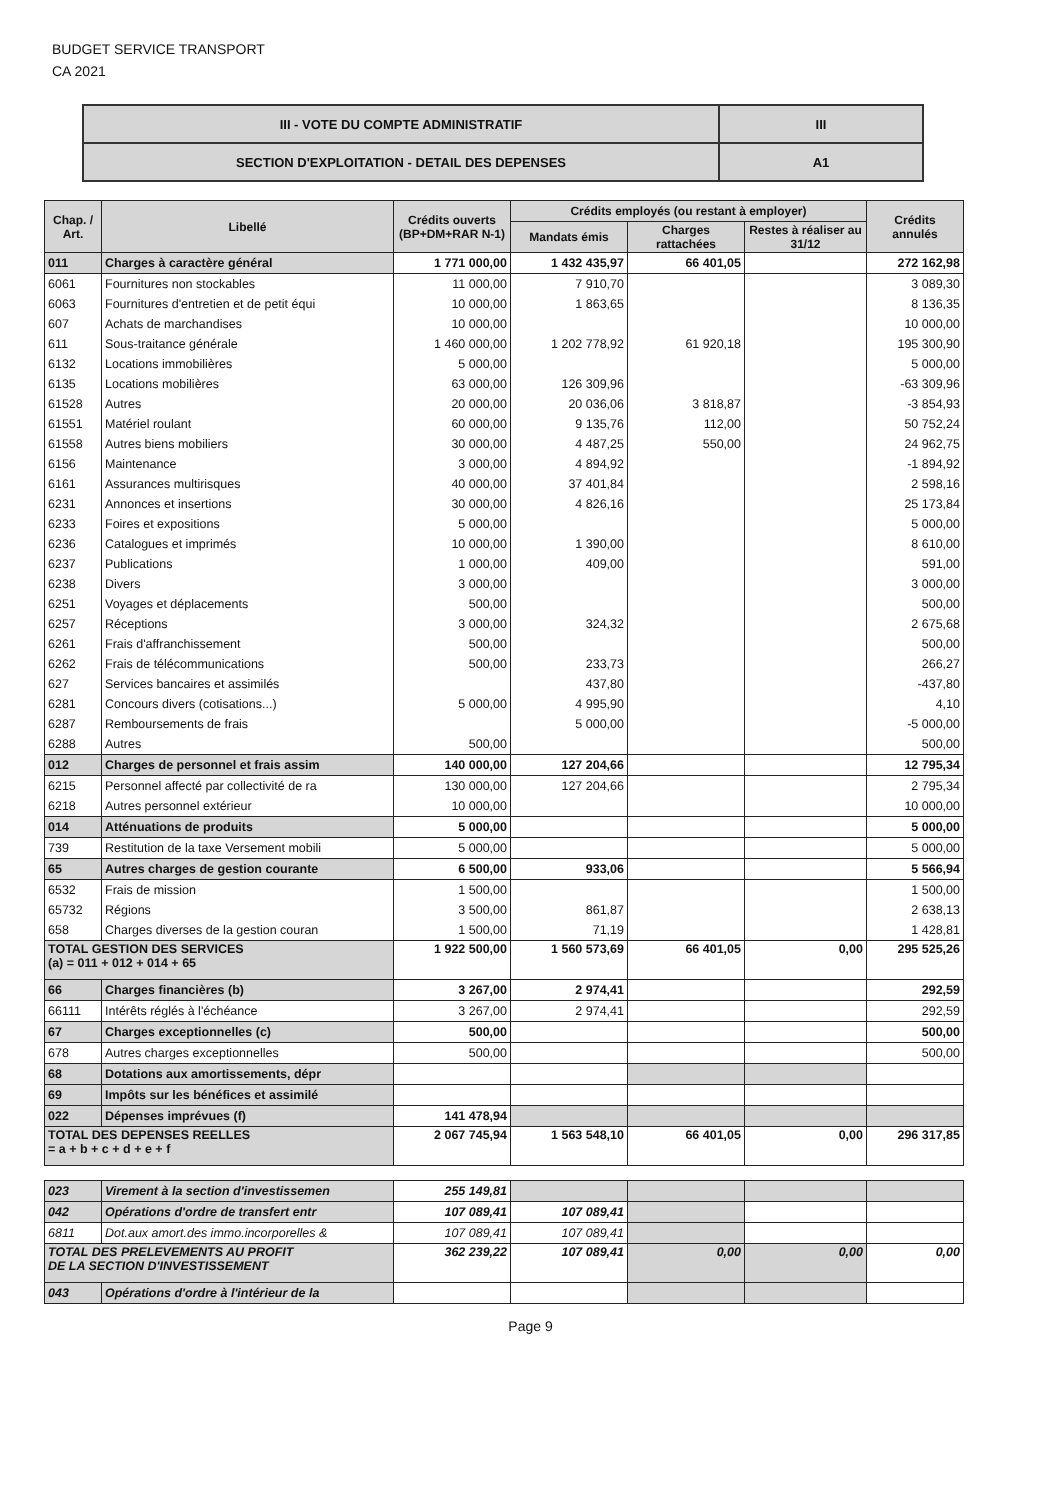BUDGET SERVICE TRANSPORT
CA 2021
| III - VOTE DU COMPTE ADMINISTRATIF | III |
| SECTION D'EXPLOITATION - DETAIL DES DEPENSES | A1 |
| Chap. / Art. | Libellé | Crédits ouverts (BP+DM+RAR N-1) | Crédits employés (ou restant à employer) | | | Crédits annulés |
| --- | --- | --- | --- | --- | --- | --- |
| | | | Mandats émis | Charges rattachées | Restes à réaliser au 31/12 | |
| 011 | Charges à caractère général | 1 771 000,00 | 1 432 435,97 | 66 401,05 | | 272 162,98 |
| 6061 | Fournitures non stockables | 11 000,00 | 7 910,70 | | | 3 089,30 |
| 6063 | Fournitures d'entretien et de petit équi | 10 000,00 | 1 863,65 | | | 8 136,35 |
| 607 | Achats de marchandises | 10 000,00 | | | | 10 000,00 |
| 611 | Sous-traitance générale | 1 460 000,00 | 1 202 778,92 | 61 920,18 | | 195 300,90 |
| 6132 | Locations immobilières | 5 000,00 | | | | 5 000,00 |
| 6135 | Locations mobilières | 63 000,00 | 126 309,96 | | | -63 309,96 |
| 61528 | Autres | 20 000,00 | 20 036,06 | 3 818,87 | | -3 854,93 |
| 61551 | Matériel roulant | 60 000,00 | 9 135,76 | 112,00 | | 50 752,24 |
| 61558 | Autres biens mobiliers | 30 000,00 | 4 487,25 | 550,00 | | 24 962,75 |
| 6156 | Maintenance | 3 000,00 | 4 894,92 | | | -1 894,92 |
| 6161 | Assurances multirisques | 40 000,00 | 37 401,84 | | | 2 598,16 |
| 6231 | Annonces et insertions | 30 000,00 | 4 826,16 | | | 25 173,84 |
| 6233 | Foires et expositions | 5 000,00 | | | | 5 000,00 |
| 6236 | Catalogues et imprimés | 10 000,00 | 1 390,00 | | | 8 610,00 |
| 6237 | Publications | 1 000,00 | 409,00 | | | 591,00 |
| 6238 | Divers | 3 000,00 | | | | 3 000,00 |
| 6251 | Voyages et déplacements | 500,00 | | | | 500,00 |
| 6257 | Réceptions | 3 000,00 | 324,32 | | | 2 675,68 |
| 6261 | Frais d'affranchissement | 500,00 | | | | 500,00 |
| 6262 | Frais de télécommunications | 500,00 | 233,73 | | | 266,27 |
| 627 | Services bancaires et assimilés | | 437,80 | | | -437,80 |
| 6281 | Concours divers (cotisations...) | 5 000,00 | 4 995,90 | | | 4,10 |
| 6287 | Remboursements de frais | | 5 000,00 | | | -5 000,00 |
| 6288 | Autres | 500,00 | | | | 500,00 |
| 012 | Charges de personnel et frais assim | 140 000,00 | 127 204,66 | | | 12 795,34 |
| 6215 | Personnel affecté par collectivité de ra | 130 000,00 | 127 204,66 | | | 2 795,34 |
| 6218 | Autres personnel extérieur | 10 000,00 | | | | 10 000,00 |
| 014 | Atténuations de produits | 5 000,00 | | | | 5 000,00 |
| 739 | Restitution de la taxe Versement mobili | 5 000,00 | | | | 5 000,00 |
| 65 | Autres charges de gestion courante | 6 500,00 | 933,06 | | | 5 566,94 |
| 6532 | Frais de mission | 1 500,00 | | | | 1 500,00 |
| 65732 | Régions | 3 500,00 | 861,87 | | | 2 638,13 |
| 658 | Charges diverses de la gestion couran | 1 500,00 | 71,19 | | | 1 428,81 |
| TOTAL GESTION DES SERVICES (a) = 011 + 012 + 014 + 65 | | 1 922 500,00 | 1 560 573,69 | 66 401,05 | 0,00 | 295 525,26 |
| 66 | Charges financières (b) | 3 267,00 | 2 974,41 | | | 292,59 |
| 66111 | Intérêts réglés à l'échéance | 3 267,00 | 2 974,41 | | | 292,59 |
| 67 | Charges exceptionnelles (c) | 500,00 | | | | 500,00 |
| 678 | Autres charges exceptionnelles | 500,00 | | | | 500,00 |
| 68 | Dotations aux amortissements, dépr | | | | | |
| 69 | Impôts sur les bénéfices et assimilé | | | | | |
| 022 | Dépenses imprévues (f) | 141 478,94 | | | | |
| TOTAL DES DEPENSES REELLES = a + b + c + d + e + f | | 2 067 745,94 | 1 563 548,10 | 66 401,05 | 0,00 | 296 317,85 |
| 023 | Virement à la section d'investissemen | 255 149,81 | | | | |
| 042 | Opérations d'ordre de transfert entr | 107 089,41 | 107 089,41 | | | |
| 6811 | Dot.aux amort.des immo.incorporelles & | 107 089,41 | 107 089,41 | | | |
| TOTAL DES PRELEVEMENTS AU PROFIT DE LA SECTION D'INVESTISSEMENT | | 362 239,22 | 107 089,41 | 0,00 | 0,00 | 0,00 |
| 043 | Opérations d'ordre à l'intérieur de la | | | | | |
Page 9